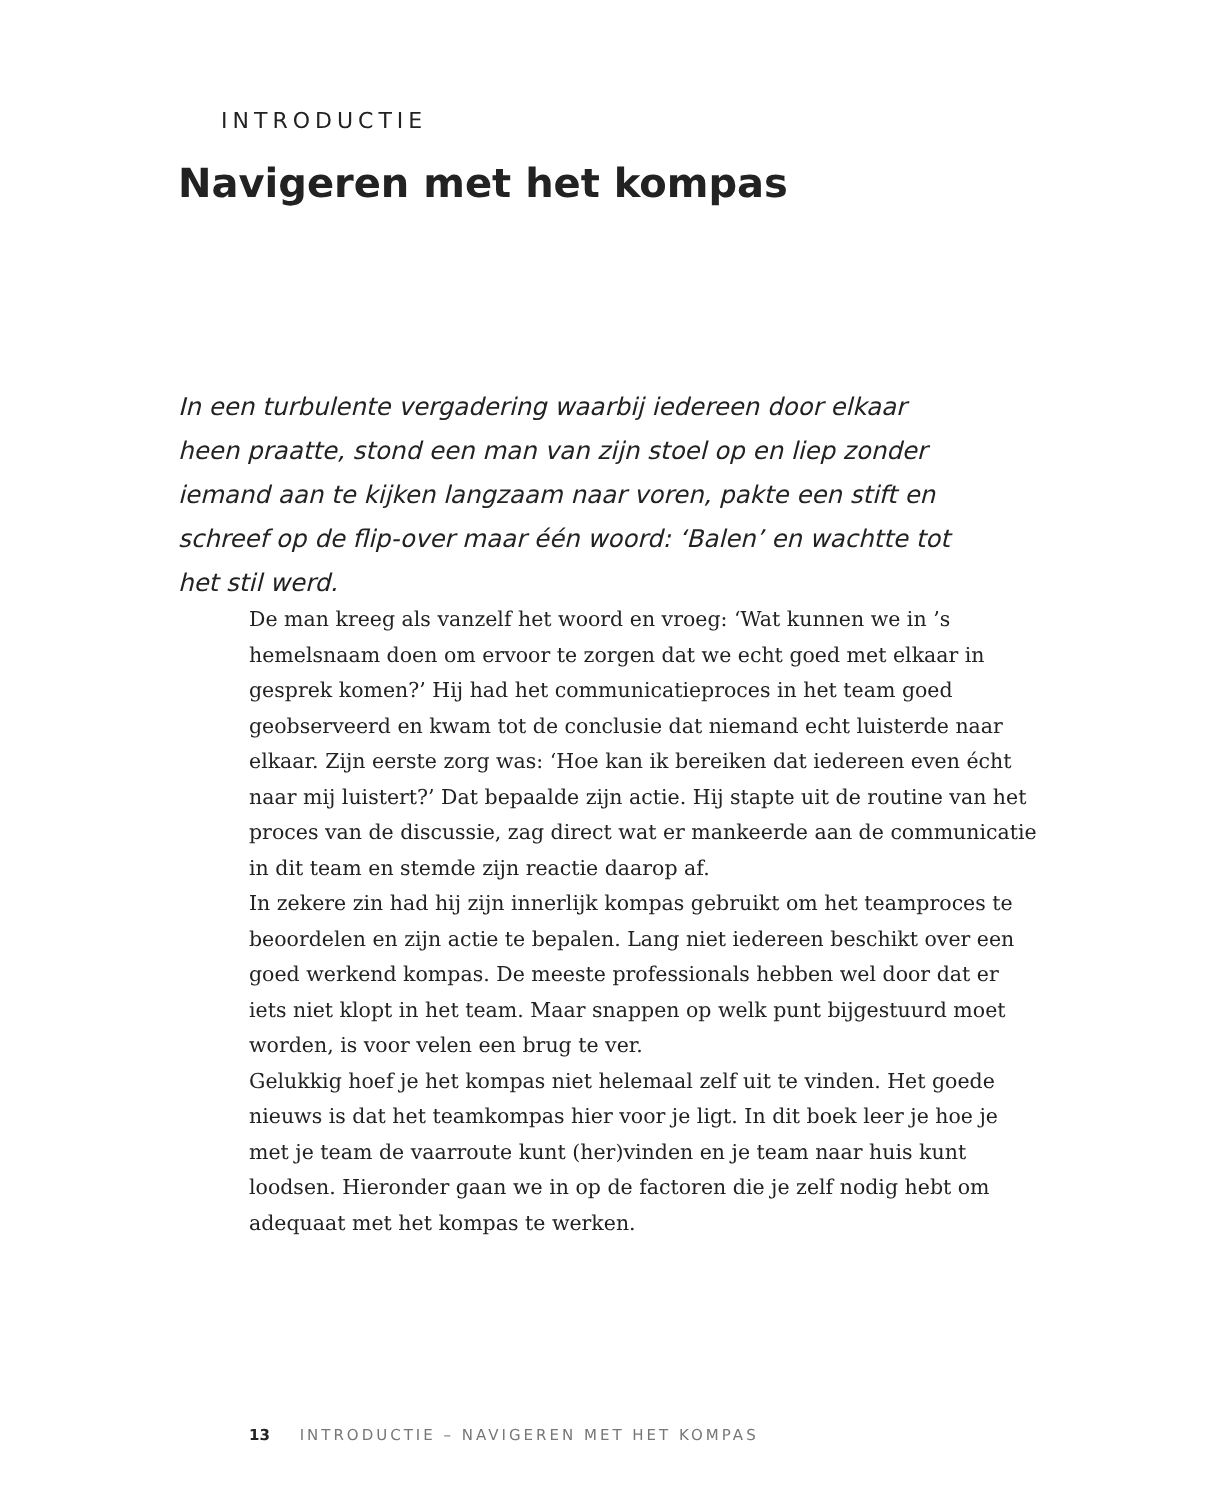INTRODUCTIE
Navigeren met het kompas
In een turbulente vergadering waarbij iedereen door elkaar heen praatte, stond een man van zijn stoel op en liep zonder iemand aan te kijken langzaam naar voren, pakte een stift en schreef op de flip-over maar één woord: ‘Balen’ en wachtte tot het stil werd.
De man kreeg als vanzelf het woord en vroeg: ‘Wat kunnen we in ’s hemelsnaam doen om ervoor te zorgen dat we echt goed met elkaar in gesprek komen?’ Hij had het communicatieproces in het team goed geobserveerd en kwam tot de conclusie dat niemand echt luisterde naar elkaar. Zijn eerste zorg was: ‘Hoe kan ik bereiken dat iedereen even écht naar mij luistert?’ Dat bepaalde zijn actie. Hij stapte uit de routine van het proces van de discussie, zag direct wat er mankeerde aan de communicatie in dit team en stemde zijn reactie daarop af.
In zekere zin had hij zijn innerlijk kompas gebruikt om het teamproces te beoordelen en zijn actie te bepalen. Lang niet iedereen beschikt over een goed werkend kompas. De meeste professionals hebben wel door dat er iets niet klopt in het team. Maar snappen op welk punt bijgestuurd moet worden, is voor velen een brug te ver.
Gelukkig hoef je het kompas niet helemaal zelf uit te vinden. Het goede nieuws is dat het teamkompas hier voor je ligt. In dit boek leer je hoe je met je team de vaarroute kunt (her)vinden en je team naar huis kunt loodsen. Hieronder gaan we in op de factoren die je zelf nodig hebt om adequaat met het kompas te werken.
13 INTRODUCTIE – NAVIGEREN MET HET KOMPAS